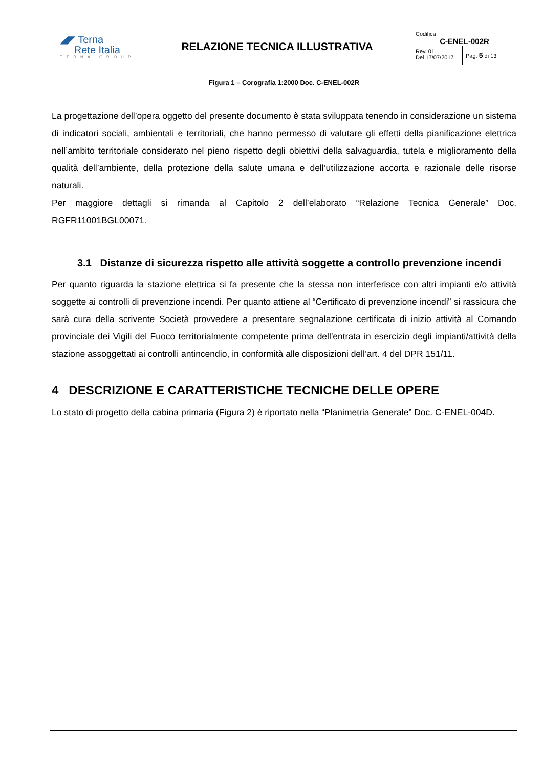| ◢◤ Terna Rete Italia TERNA GROUP | RELAZIONE TECNICA ILLUSTRATIVA | Codifica C-ENEL-002R Rev. 01 Del 17/07/2017 Pag. 5 di 13 |
Figura 1 – Corografia 1:2000 Doc. C-ENEL-002R
La progettazione dell’opera oggetto del presente documento è stata sviluppata tenendo in considerazione un sistema di indicatori sociali, ambientali e territoriali, che hanno permesso di valutare gli effetti della pianificazione elettrica nell’ambito territoriale considerato nel pieno rispetto degli obiettivi della salvaguardia, tutela e miglioramento della qualità dell’ambiente, della protezione della salute umana e dell’utilizzazione accorta e razionale delle risorse naturali.
Per maggiore dettagli si rimanda al Capitolo 2 dell’elaborato “Relazione Tecnica Generale” Doc. RGFR11001BGL00071.
3.1 Distanze di sicurezza rispetto alle attività soggette a controllo prevenzione incendi
Per quanto riguarda la stazione elettrica si fa presente che la stessa non interferisce con altri impianti e/o attività soggette ai controlli di prevenzione incendi. Per quanto attiene al “Certificato di prevenzione incendi” si rassicura che sarà cura della scrivente Società provvedere a presentare segnalazione certificata di inizio attività al Comando provinciale dei Vigili del Fuoco territorialmente competente prima dell'entrata in esercizio degli impianti/attività della stazione assoggettati ai controlli antincendio, in conformità alle disposizioni dell’art. 4 del DPR 151/11.
4 DESCRIZIONE E CARATTERISTICHE TECNICHE DELLE OPERE
Lo stato di progetto della cabina primaria (Figura 2) è riportato nella “Planimetria Generale” Doc. C-ENEL-004D.